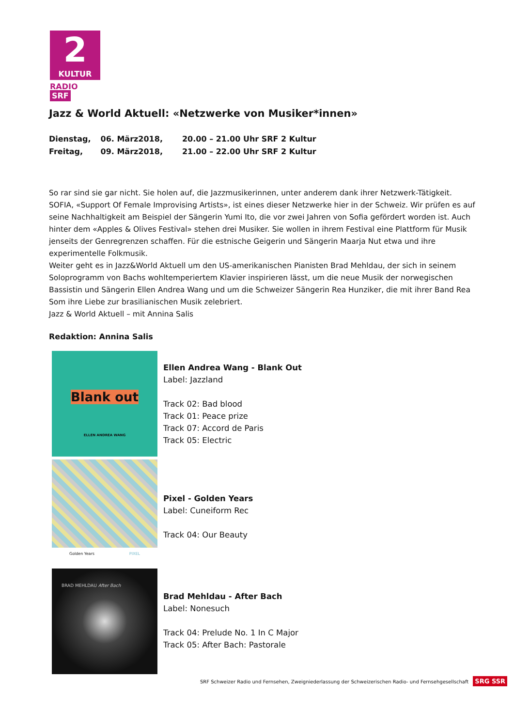2
KULTUR
RADIO SRF
Jazz & World Aktuell: «Netzwerke von Musiker*innen»
| Dienstag, | 06. März2018, | 20.00 – 21.00 Uhr SRF 2 Kultur |
| Freitag, | 09. März2018, | 21.00 – 22.00 Uhr SRF 2 Kultur |
So rar sind sie gar nicht. Sie holen auf, die Jazzmusikerinnen, unter anderem dank ihrer Netzwerk-Tätigkeit. SOFIA, «Support Of Female Improvising Artists», ist eines dieser Netzwerke hier in der Schweiz. Wir prüfen es auf seine Nachhaltigkeit am Beispiel der Sängerin Yumi Ito, die vor zwei Jahren von Sofia gefördert worden ist. Auch hinter dem «Apples & Olives Festival» stehen drei Musiker. Sie wollen in ihrem Festival eine Plattform für Musik jenseits der Genregrenzen schaffen. Für die estnische Geigerin und Sängerin Maarja Nut etwa und ihre experimentelle Folkmusik.
Weiter geht es in Jazz&World Aktuell um den US-amerikanischen Pianisten Brad Mehldau, der sich in seinem Soloprogramm von Bachs wohltemperiertem Klavier inspirieren lässt, um die neue Musik der norwegischen Bassistin und Sängerin Ellen Andrea Wang und um die Schweizer Sängerin Rea Hunziker, die mit ihrer Band Rea Som ihre Liebe zur brasilianischen Musik zelebriert.
Jazz & World Aktuell – mit Annina Salis
Redaktion: Annina Salis
Blank out
ELLEN ANDREA WANG
Ellen Andrea Wang - Blank Out
Label: Jazzland
Track 02: Bad blood
Track 01: Peace prize
Track 07: Accord de Paris
Track 05: Electric
Golden Years PIXEL
Pixel - Golden Years
Label: Cuneiform Rec
Track 04: Our Beauty
BRAD MEHLDAU After Bach
Brad Mehldau - After Bach
Label: Nonesuch
Track 04: Prelude No. 1 In C Major
Track 05: After Bach: Pastorale
SRF Schweizer Radio und Fernsehen, Zweigniederlassung der Schweizerischen Radio- und Fernsehgesellschaft SRG SSR